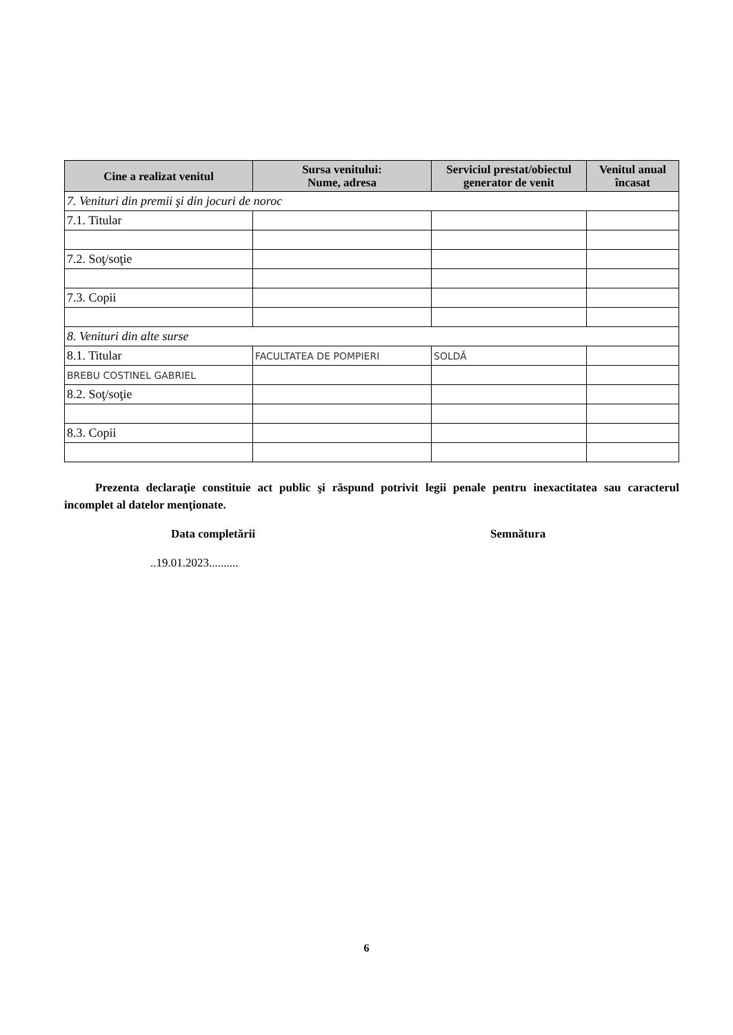| Cine a realizat venitul | Sursa venitului: Nume, adresa | Serviciul prestat/obiectul generator de venit | Venitul anual încasat |
| --- | --- | --- | --- |
| 7. Venituri din premii şi din jocuri de noroc | | | |
| 7.1. Titular | | | |
| 7.2. Soţ/soţie | | | |
| 7.3. Copii | | | |
| 8. Venituri din alte surse | | | |
| 8.1. Titular | FACULTATEA DE POMPIERI | SOLDĂ | |
| BREBU COSTINEL GABRIEL | | | |
| 8.2. Soţ/soţie | | | |
| 8.3. Copii | | | |
Prezenta declaraţie constituie act public şi răspund potrivit legii penale pentru inexactitatea sau caracterul incomplet al datelor menţionate.
Data completării Semnătura
..19.01.2023..........
6